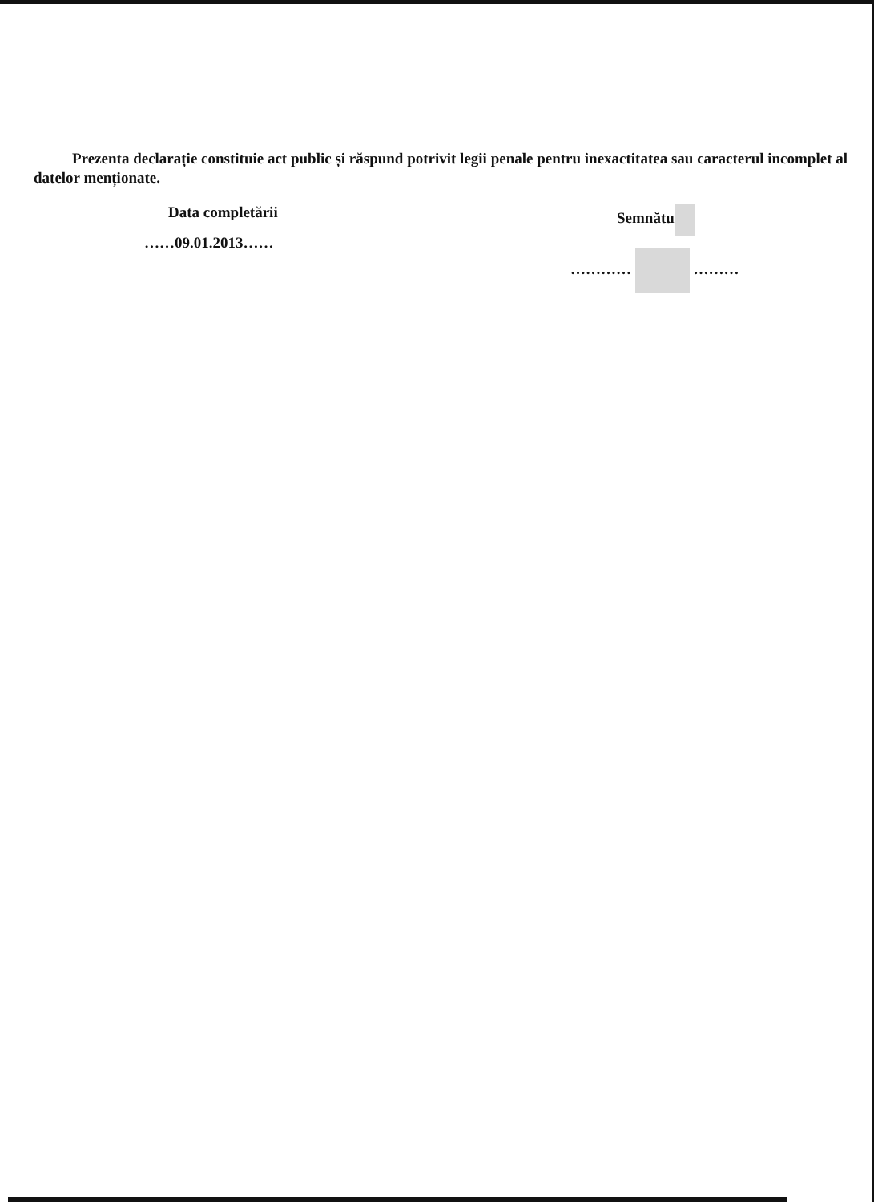Prezenta declarație constituie act public și răspund potrivit legii penale pentru inexactitatea sau caracterul incomplet al datelor menționate.
Data completării
……09.01.2013……
Semnătu
………… ………